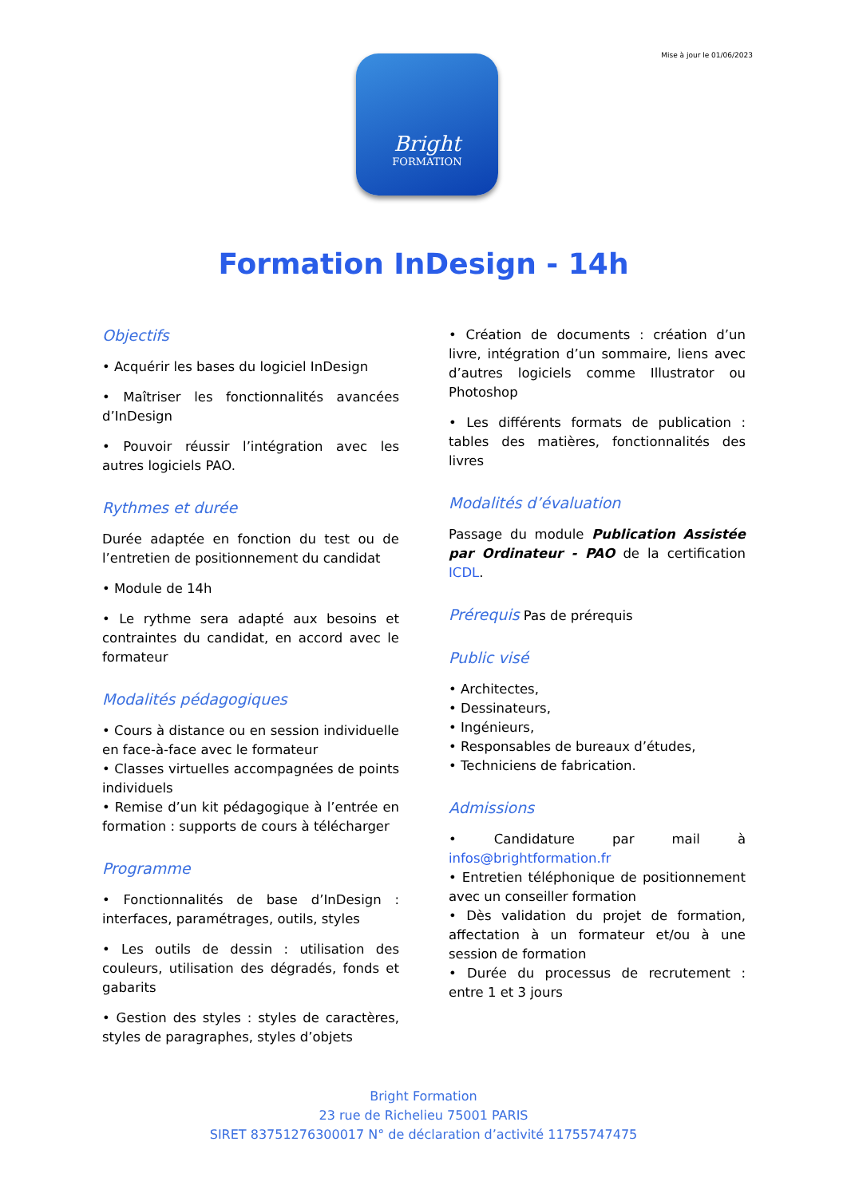Mise à jour le 01/06/2023
Bright
FORMATION
Formation InDesign - 14h
Objectifs
• Acquérir les bases du logiciel InDesign
• Maîtriser les fonctionnalités avancées d’InDesign
• Pouvoir réussir l’intégration avec les autres logiciels PAO.
Rythmes et durée
Durée adaptée en fonction du test ou de l’entretien de positionnement du candidat
• Module de 14h
• Le rythme sera adapté aux besoins et contraintes du candidat, en accord avec le formateur
Modalités pédagogiques
• Cours à distance ou en session individuelle en face-à-face avec le formateur
• Classes virtuelles accompagnées de points individuels
• Remise d’un kit pédagogique à l’entrée en formation : supports de cours à télécharger
Programme
• Fonctionnalités de base d’InDesign : interfaces, paramétrages, outils, styles
• Les outils de dessin : utilisation des couleurs, utilisation des dégradés, fonds et gabarits
• Gestion des styles : styles de caractères, styles de paragraphes, styles d’objets
• Création de documents : création d’un livre, intégration d’un sommaire, liens avec d’autres logiciels comme Illustrator ou Photoshop
• Les différents formats de publication : tables des matières, fonctionnalités des livres
Modalités d’évaluation
Passage du module Publication Assistée par Ordinateur - PAO de la certification ICDL.
Prérequis Pas de prérequis
Public visé
• Architectes,
• Dessinateurs,
• Ingénieurs,
• Responsables de bureaux d’études,
• Techniciens de fabrication.
Admissions
• Candidature par mail à infos@brightformation.fr
• Entretien téléphonique de positionnement avec un conseiller formation
• Dès validation du projet de formation, affectation à un formateur et/ou à une session de formation
• Durée du processus de recrutement : entre 1 et 3 jours
Bright Formation
23 rue de Richelieu 75001 PARIS
SIRET 83751276300017 N° de déclaration d’activité 11755747475